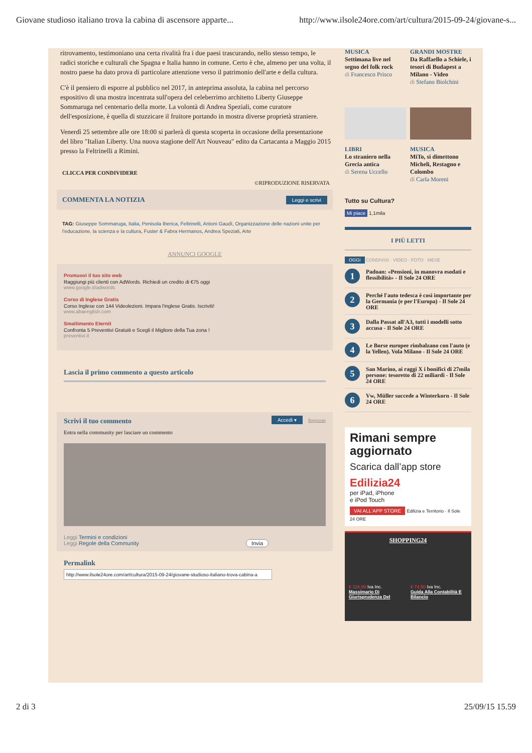Giovane studioso italiano trova la cabina di ascensore apparte... http://www.ilsole24ore.com/art/cultura/2015-09-24/giovane-s...
ritrovamento, testimoniano una certa rivalità fra i due paesi trascurando, nello stesso tempo, le radici storiche e culturali che Spagna e Italia hanno in comune. Certo è che, almeno per una volta, il nostro paese ha dato prova di particolare attenzione verso il patrimonio dell'arte e della cultura.
C'è il pensiero di esporre al pubblico nel 2017, in anteprima assoluta, la cabina nel percorso espositivo di una mostra incentrata sull'opera del celeberrimo architetto Liberty Giuseppe Sommaruga nel centenario della morte. La volontà di Andrea Speziali, come curatore dell'esposizione, è quella di stuzzicare il fruitore portando in mostra diverse proprietà straniere.
Venerdì 25 settembre alle ore 18:00 si parlerà di questa scoperta in occasione della presentazione del libro "Italian Liberty. Una nuova stagione dell'Art Nouveau" edito da Cartacanta a Maggio 2015 presso la Feltrinelli a Rimini.
CLICCA PER CONDIVIDERE
©RIPRODUZIONE RISERVATA
Leggi e scrivi COMMENTA LA NOTIZIA
TAG: Giuseppe Sommaruga, Italia, Penisola Iberica, Feltrinelli, Antoni Gaudì, Organizzazione delle nazioni unite per l'educazione, la scienza e la cultura, Fuster & Fabra Hermanos, Andrea Speziali, Arte
ANNUNCI GOOGLE
Promuovi il tuo sito web
Raggiungi più clienti con AdWords. Richiedi un credito di €75 oggi
www.google.it/adwords
Corso di Inglese Gratis
Corso Inglese con 144 Videolezioni. Impara l'inglese Gratis. Iscriviti!
www.abaenglish.com
Smaltimento Eternit
Confronta 5 Preventivi Gratuiti e Scegli il Migliore della Tua zona !
preventivi.it
Lascia il primo commento a questo articolo
Accedi ▾ Registrati Scrivi il tuo commento
Entra nella community per lasciare un commento
Leggi Termini e condizioni
Leggi Regole della Community Invia
Permalink
http://www.ilsole24ore.com/art/cultura/2015-09-24/giovane-studioso-italiano-trova-cabina-a
MUSICA
Settimana live nel segno del folk rock
di Francesco Prisco
GRANDI MOSTRE
Da Raffaello a Schiele, i tesori di Budapest a Milano - Video
di Stefano Biolchini
LIBRI
Lo straniero nella Grecia antica
di Serena Uccello
MUSICA
MiTo, si dimettono Micheli, Restagno e Colombo
di Carla Moreni
Tutto su Cultura?
Mi piace 1,1mila
I PIÙ LETTI
OGGI CONDIVISI · VIDEO · FOTO · MESE
1 Padoan: «Pensioni, in manovra esodati e flessibilità» - Il Sole 24 ORE
2 Perché l'auto tedesca è così importante per la Germania (e per l'Europa) - Il Sole 24 ORE
3 Dalla Passat all'A3, tutti i modelli sotto accusa - Il Sole 24 ORE
4 Le Borse europee rimbalzano con l'auto (e la Yellen). Vola Milano - Il Sole 24 ORE
5 San Marino, ai raggi X i bonifici di 27mila persone: tesoretto di 22 miliardi - Il Sole 24 ORE
6 Vw, Müller succede a Winterkorn - Il Sole 24 ORE
Rimani sempre aggiornato
Scarica dall’app store
Edilizia24
per iPad, iPhone
e iPod Touch
VAI ALL'APP STORE
Edilizia e Territorio · Il Sole 24 ORE
SHOPPING24
€ 118,99 Iva Inc.
Massimario Di Giurisprudenza Del
€ 74,50 Iva Inc.
Guida Alla Contabilità E Bilancio
2 di 3 25/09/15 15.59